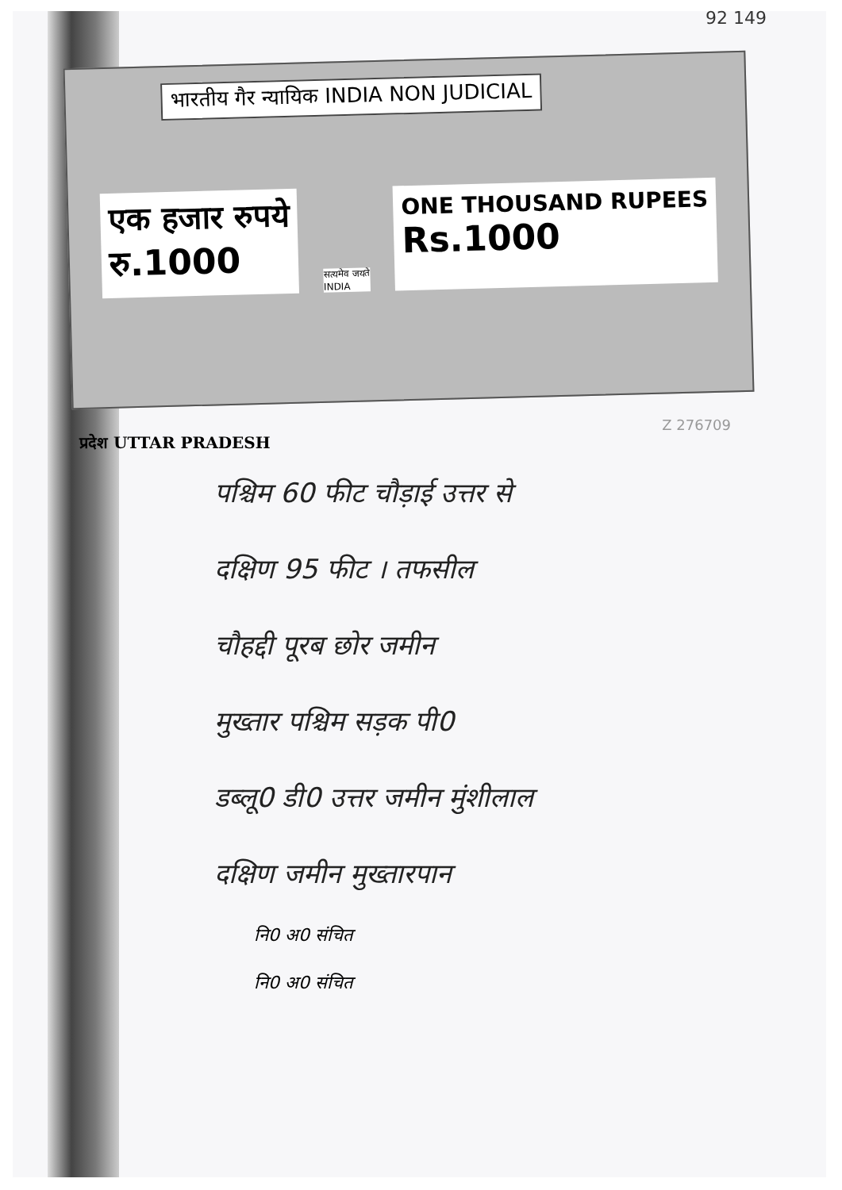92 149
भारतीय गैर न्यायिक INDIA NON JUDICIAL
एक हजार रुपये
रु.1000
सत्यमेव जयते
INDIA
ONE THOUSAND RUPEES
Rs.1000
Z 276709
प्रदेश UTTAR PRADESH
पश्चिम 60 फीट चौड़ाई उत्तर से
दक्षिण 95 फीट । तफसील
चौहद्दी पूरब छोर जमीन
मुख्तार पश्चिम सड़क पी0
डब्लू0 डी0 उत्तर जमीन मुंशीलाल
दक्षिण जमीन मुख्तारपान
नि0 अ0 संचित
नि0 अ0 संचित